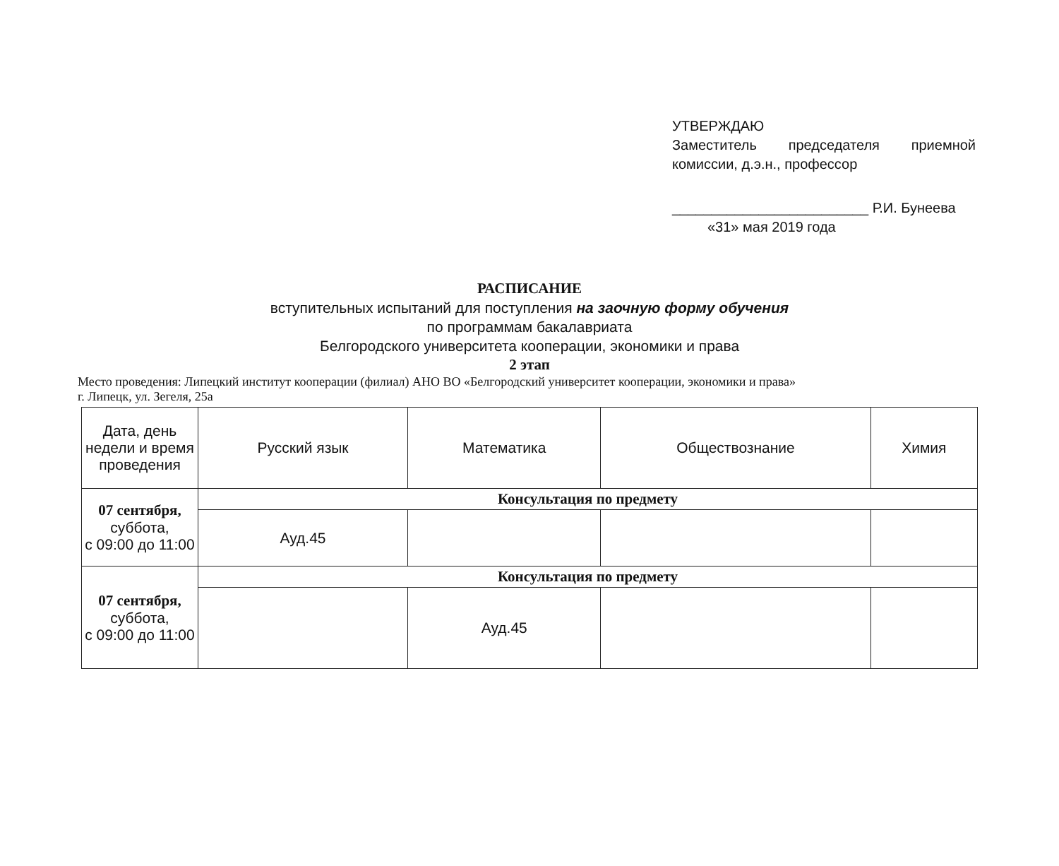УТВЕРЖДАЮ
Заместитель председателя приемной
комиссии, д.э.н., профессор
_________________________ Р.И. Бунеева
«31» мая 2019 года
РАСПИСАНИЕ
вступительных испытаний для поступления на заочную форму обучения
по программам бакалавриата
Белгородского университета кооперации, экономики и права
2 этап
Место проведения: Липецкий институт кооперации (филиал) АНО ВО «Белгородский университет кооперации, экономики и права»
г. Липецк, ул. Зегеля, 25а
| Дата, день недели и время проведения | Русский язык | Математика | Обществознание | Химия |
| --- | --- | --- | --- | --- |
| 07 сентября, суббота, с 09:00 до 11:00 | Консультация по предмету | | | |
| | Ауд.45 | | | |
| 07 сентября, суббота, с 09:00 до 11:00 | Консультация по предмету | | | |
| | | Ауд.45 | | |